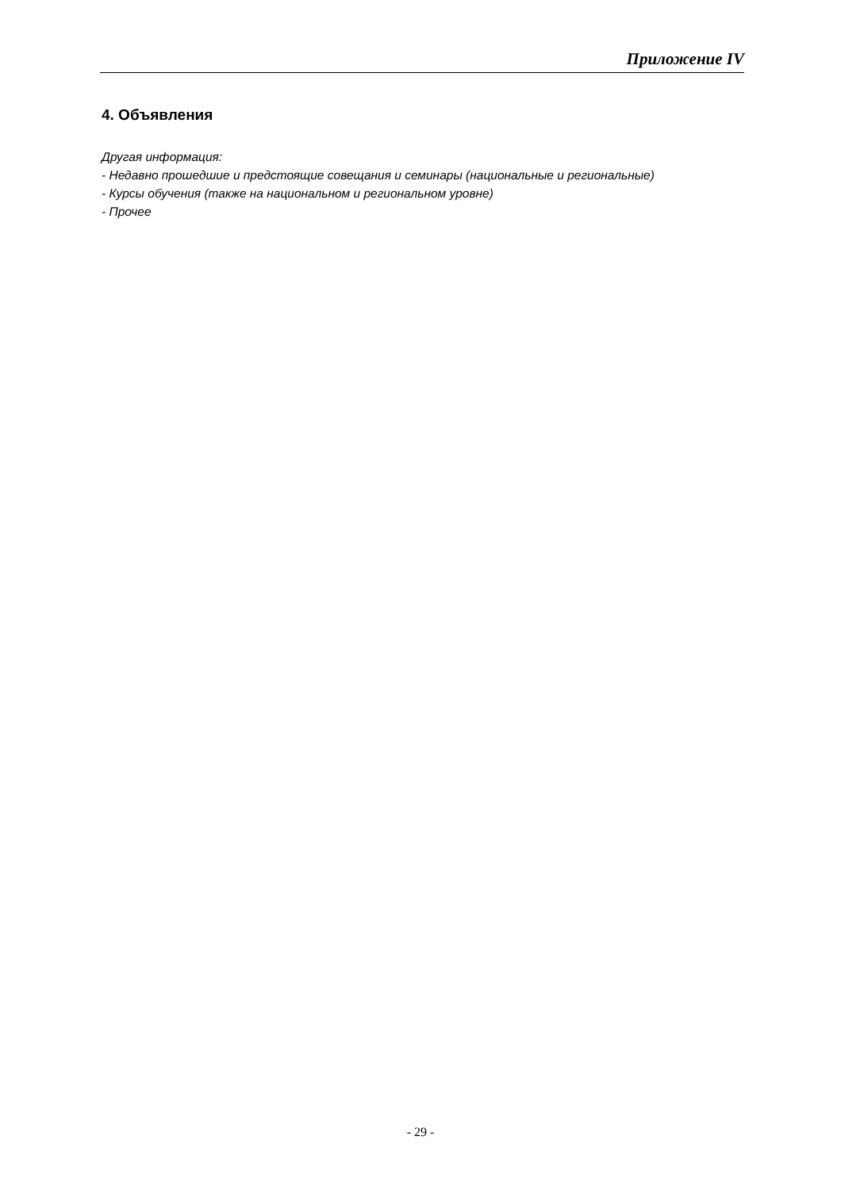Приложение IV
4. Объявления
Другая информация:
- Недавно прошедшие и предстоящие совещания и семинары (национальные и региональные)
- Курсы обучения (также на национальном и региональном уровне)
- Прочее
- 29 -